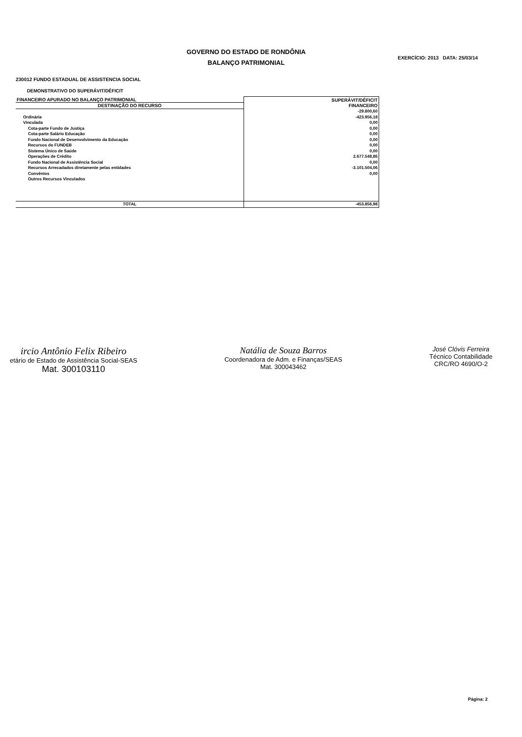GOVERNO DO ESTADO DE RONDÔNIA
BALANÇO PATRIMONIAL
EXERCÍCIO: 2013 DATA: 25/03/14
230012 FUNDO ESTADUAL DE ASSISTENCIA SOCIAL
DEMONSTRATIVO DO SUPERÁVIT/DÉFICIT
| FINANCEIRO APURADO NO BALANÇO PATRIMONIAL | SUPERÁVIT/DÉFICIT FINANCEIRO |
| --- | --- |
| DESTINAÇÃO DO RECURSO | |
| | -29.800,60 |
| Ordinária | -423.956,18 |
| Vinculada | 0,00 |
| Cota-parte Fundo de Justiça | 0,00 |
| Cota-parte Salário Educação | 0,00 |
| Fundo Nacional de Desenvolvimento da Educação | 0,00 |
| Recursos do FUNDEB | 0,00 |
| Sistema Único de Saúde | 0,00 |
| Operações de Crédito | 2.677.548,86 |
| Fundo Nacional de Assistência Social | 0,00 |
| Recursos Arrecadados diretamente pelas entidades | -3.101.504,06 |
| Convênios | 0,00 |
| Outros Recursos Vinculados | |
| TOTAL | -453.856,98 |
ircio Antônio Felix Ribeiro
etário de Estado de Assistência Social-SEAS
Mat. 300103110
Natália de Souza Barros
Coordenadora de Adm. e Finanças/SEAS
Mat. 300043462
José Clóvis Ferreira
Técnico Contabilidade
CRC/RO 4690/O-2
Página: 2